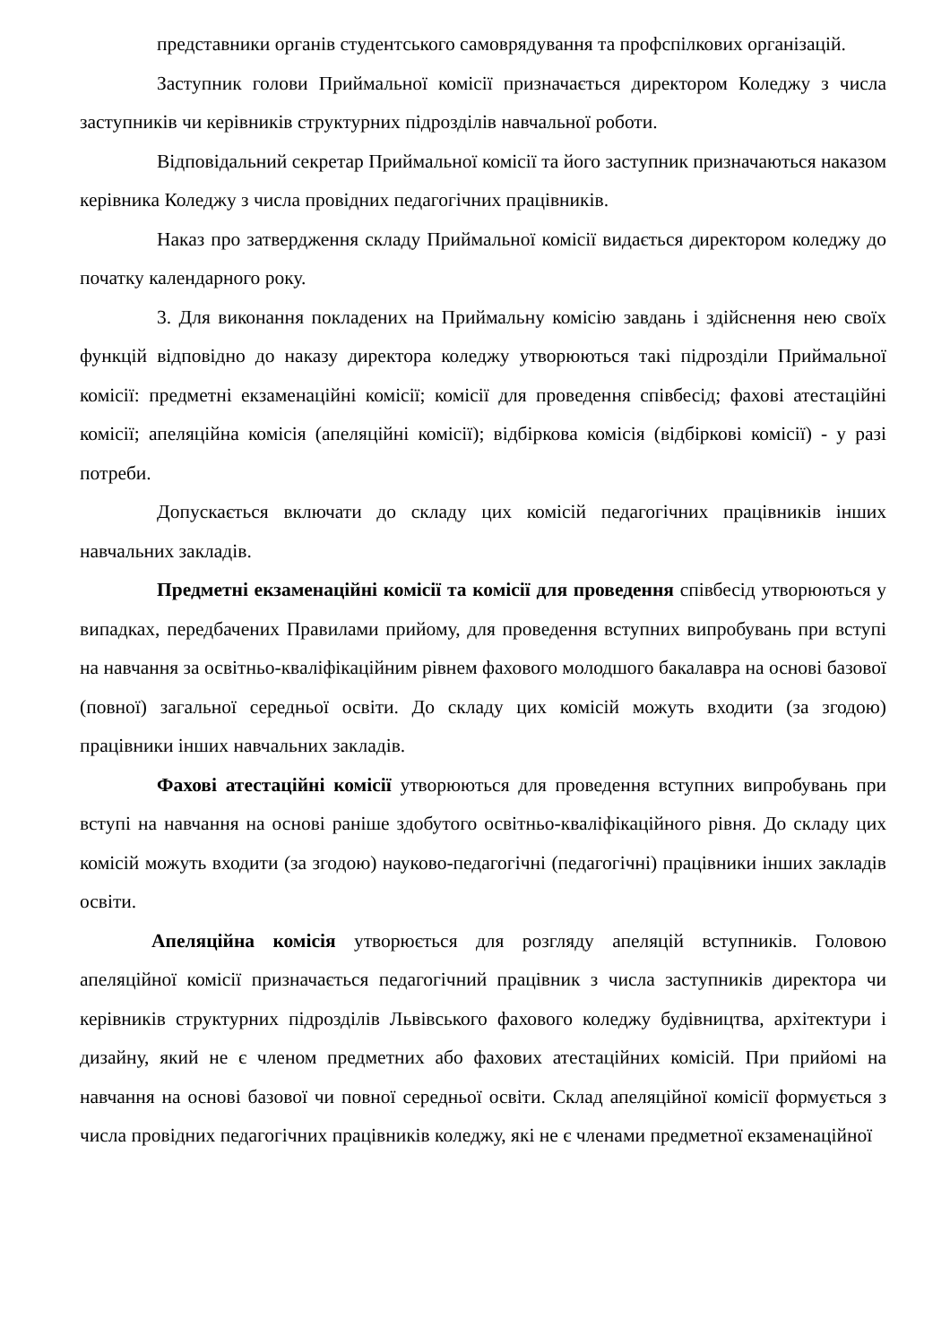представники органів студентського самоврядування та профспілкових організацій.
Заступник голови Приймальної комісії призначається директором Коледжу з числа заступників чи керівників структурних підрозділів навчальної роботи.
Відповідальний секретар Приймальної комісії та його заступник призначаються наказом керівника Коледжу з числа провідних педагогічних працівників.
Наказ про затвердження складу Приймальної комісії видається директором коледжу до початку календарного року.
3. Для виконання покладених на Приймальну комісію завдань і здійснення нею своїх функцій відповідно до наказу директора коледжу утворюються такі підрозділи Приймальної комісії: предметні екзаменаційні комісії; комісії для проведення співбесід; фахові атестаційні комісії; апеляційна комісія (апеляційні комісії); відбіркова комісія (відбіркові комісії) - у разі потреби.
Допускається включати до складу цих комісій педагогічних працівників інших навчальних закладів.
Предметні екзаменаційні комісії та комісії для проведення співбесід утворюються у випадках, передбачених Правилами прийому, для проведення вступних випробувань при вступі на навчання за освітньо-кваліфікаційним рівнем фахового молодшого бакалавра на основі базової (повної) загальної середньої освіти. До складу цих комісій можуть входити (за згодою) працівники інших навчальних закладів.
Фахові атестаційні комісії утворюються для проведення вступних випробувань при вступі на навчання на основі раніше здобутого освітньо-кваліфікаційного рівня. До складу цих комісій можуть входити (за згодою) науково-педагогічні (педагогічні) працівники інших закладів освіти.
Апеляційна комісія утворюється для розгляду апеляцій вступників. Головою апеляційної комісії призначається педагогічний працівник з числа заступників директора чи керівників структурних підрозділів Львівського фахового коледжу будівництва, архітектури і дизайну, який не є членом предметних або фахових атестаційних комісій. При прийомі на навчання на основі базової чи повної середньої освіти. Склад апеляційної комісії формується з числа провідних педагогічних працівників коледжу, які не є членами предметної екзаменаційної